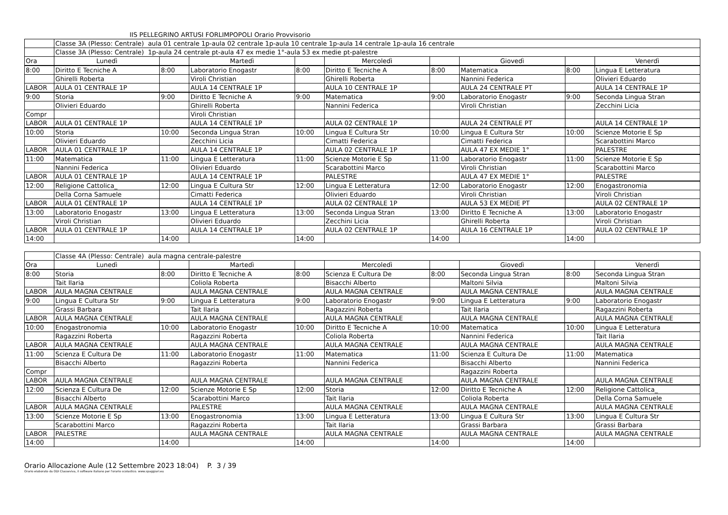IIS PELLEGRINO ARTUSI FORLIMPOPOLI Orario Provvisorio
| | Classe 3A (Plesso: Centrale) aula 01 centrale 1p-aula 02 centrale 1p-aula 10 centrale 1p-aula 14 centrale 1p-aula 16 centrale | | | | | | | | |
| | Classe 3A (Plesso: Centrale) 1p-aula 24 centrale pt-aula 47 ex medie 1°-aula 53 ex medie pt-palestre | | | | | | | | |
| Ora | Lunedì | | Martedì | | Mercoledì | | Giovedì | | Venerdì |
| 8:00 | Diritto E Tecniche A | 8:00 | Laboratorio Enogastr | 8:00 | Diritto E Tecniche A | 8:00 | Matematica | 8:00 | Lingua E Letteratura |
| | Ghirelli Roberta | | Viroli Christian | | Ghirelli Roberta | | Nannini Federica | | Olivieri Eduardo |
| LABOR | AULA 01 CENTRALE 1P | | AULA 14 CENTRALE 1P | | AULA 10 CENTRALE 1P | | AULA 24 CENTRALE PT | | AULA 14 CENTRALE 1P |
| 9:00 | Storia | 9:00 | Diritto E Tecniche A | 9:00 | Matematica | 9:00 | Laboratorio Enogastr | 9:00 | Seconda Lingua Stran |
| | Olivieri Eduardo | | Ghirelli Roberta | | Nannini Federica | | Viroli Christian | | Zecchini Licia |
| Compr | | | Viroli Christian | | | | | | |
| LABOR | AULA 01 CENTRALE 1P | | AULA 14 CENTRALE 1P | | AULA 02 CENTRALE 1P | | AULA 24 CENTRALE PT | | AULA 14 CENTRALE 1P |
| 10:00 | Storia | 10:00 | Seconda Lingua Stran | 10:00 | Lingua E Cultura Str | 10:00 | Lingua E Cultura Str | 10:00 | Scienze Motorie E Sp |
| | Olivieri Eduardo | | Zecchini Licia | | Cimatti Federica | | Cimatti Federica | | Scarabottini Marco |
| LABOR | AULA 01 CENTRALE 1P | | AULA 14 CENTRALE 1P | | AULA 02 CENTRALE 1P | | AULA 47 EX MEDIE 1° | | PALESTRE |
| 11:00 | Matematica | 11:00 | Lingua E Letteratura | 11:00 | Scienze Motorie E Sp | 11:00 | Laboratorio Enogastr | 11:00 | Scienze Motorie E Sp |
| | Nannini Federica | | Olivieri Eduardo | | Scarabottini Marco | | Viroli Christian | | Scarabottini Marco |
| LABOR | AULA 01 CENTRALE 1P | | AULA 14 CENTRALE 1P | | PALESTRE | | AULA 47 EX MEDIE 1° | | PALESTRE |
| 12:00 | Religione Cattolica_ | 12:00 | Lingua E Cultura Str | 12:00 | Lingua E Letteratura | 12:00 | Laboratorio Enogastr | 12:00 | Enogastronomia |
| | Della Corna Samuele | | Cimatti Federica | | Olivieri Eduardo | | Viroli Christian | | Viroli Christian |
| LABOR | AULA 01 CENTRALE 1P | | AULA 14 CENTRALE 1P | | AULA 02 CENTRALE 1P | | AULA 53 EX MEDIE PT | | AULA 02 CENTRALE 1P |
| 13:00 | Laboratorio Enogastr | 13:00 | Lingua E Letteratura | 13:00 | Seconda Lingua Stran | 13:00 | Diritto E Tecniche A | 13:00 | Laboratorio Enogastr |
| | Viroli Christian | | Olivieri Eduardo | | Zecchini Licia | | Ghirelli Roberta | | Viroli Christian |
| LABOR | AULA 01 CENTRALE 1P | | AULA 14 CENTRALE 1P | | AULA 02 CENTRALE 1P | | AULA 16 CENTRALE 1P | | AULA 02 CENTRALE 1P |
| 14:00 | | 14:00 | | 14:00 | | 14:00 | | 14:00 | |
| | Classe 4A (Plesso: Centrale) aula magna centrale-palestre | | | | | | | | |
| Ora | Lunedì | | Martedì | | Mercoledì | | Giovedì | | Venerdì |
| 8:00 | Storia | 8:00 | Diritto E Tecniche A | 8:00 | Scienza E Cultura De | 8:00 | Seconda Lingua Stran | 8:00 | Seconda Lingua Stran |
| | Tait Ilaria | | Coliola Roberta | | Bisacchi Alberto | | Maltoni Silvia | | Maltoni Silvia |
| LABOR | AULA MAGNA CENTRALE | | AULA MAGNA CENTRALE | | AULA MAGNA CENTRALE | | AULA MAGNA CENTRALE | | AULA MAGNA CENTRALE |
| 9:00 | Lingua E Cultura Str | 9:00 | Lingua E Letteratura | 9:00 | Laboratorio Enogastr | 9:00 | Lingua E Letteratura | 9:00 | Laboratorio Enogastr |
| | Grassi Barbara | | Tait Ilaria | | Ragazzini Roberta | | Tait Ilaria | | Ragazzini Roberta |
| LABOR | AULA MAGNA CENTRALE | | AULA MAGNA CENTRALE | | AULA MAGNA CENTRALE | | AULA MAGNA CENTRALE | | AULA MAGNA CENTRALE |
| 10:00 | Enogastronomia | 10:00 | Laboratorio Enogastr | 10:00 | Diritto E Tecniche A | 10:00 | Matematica | 10:00 | Lingua E Letteratura |
| | Ragazzini Roberta | | Ragazzini Roberta | | Coliola Roberta | | Nannini Federica | | Tait Ilaria |
| LABOR | AULA MAGNA CENTRALE | | AULA MAGNA CENTRALE | | AULA MAGNA CENTRALE | | AULA MAGNA CENTRALE | | AULA MAGNA CENTRALE |
| 11:00 | Scienza E Cultura De | 11:00 | Laboratorio Enogastr | 11:00 | Matematica | 11:00 | Scienza E Cultura De | 11:00 | Matematica |
| | Bisacchi Alberto | | Ragazzini Roberta | | Nannini Federica | | Bisacchi Alberto | | Nannini Federica |
| Compr | | | | | | | Ragazzini Roberta | | |
| LABOR | AULA MAGNA CENTRALE | | AULA MAGNA CENTRALE | | AULA MAGNA CENTRALE | | AULA MAGNA CENTRALE | | AULA MAGNA CENTRALE |
| 12:00 | Scienza E Cultura De | 12:00 | Scienze Motorie E Sp | 12:00 | Storia | 12:00 | Diritto E Tecniche A | 12:00 | Religione Cattolica_ |
| | Bisacchi Alberto | | Scarabottini Marco | | Tait Ilaria | | Coliola Roberta | | Della Corna Samuele |
| LABOR | AULA MAGNA CENTRALE | | PALESTRE | | AULA MAGNA CENTRALE | | AULA MAGNA CENTRALE | | AULA MAGNA CENTRALE |
| 13:00 | Scienze Motorie E Sp | 13:00 | Enogastronomia | 13:00 | Lingua E Letteratura | 13:00 | Lingua E Cultura Str | 13:00 | Lingua E Cultura Str |
| | Scarabottini Marco | | Ragazzini Roberta | | Tait Ilaria | | Grassi Barbara | | Grassi Barbara |
| LABOR | PALESTRE | | AULA MAGNA CENTRALE | | AULA MAGNA CENTRALE | | AULA MAGNA CENTRALE | | AULA MAGNA CENTRALE |
| 14:00 | | 14:00 | | 14:00 | | 14:00 | | 14:00 | |
Orario Allocazione Aule (12 Settembre 2023 18:04) P. 3 / 39
Orario elaborato da ODI Classeviva, il software italiano per l'orario scolastico. www.spaggiari.eu